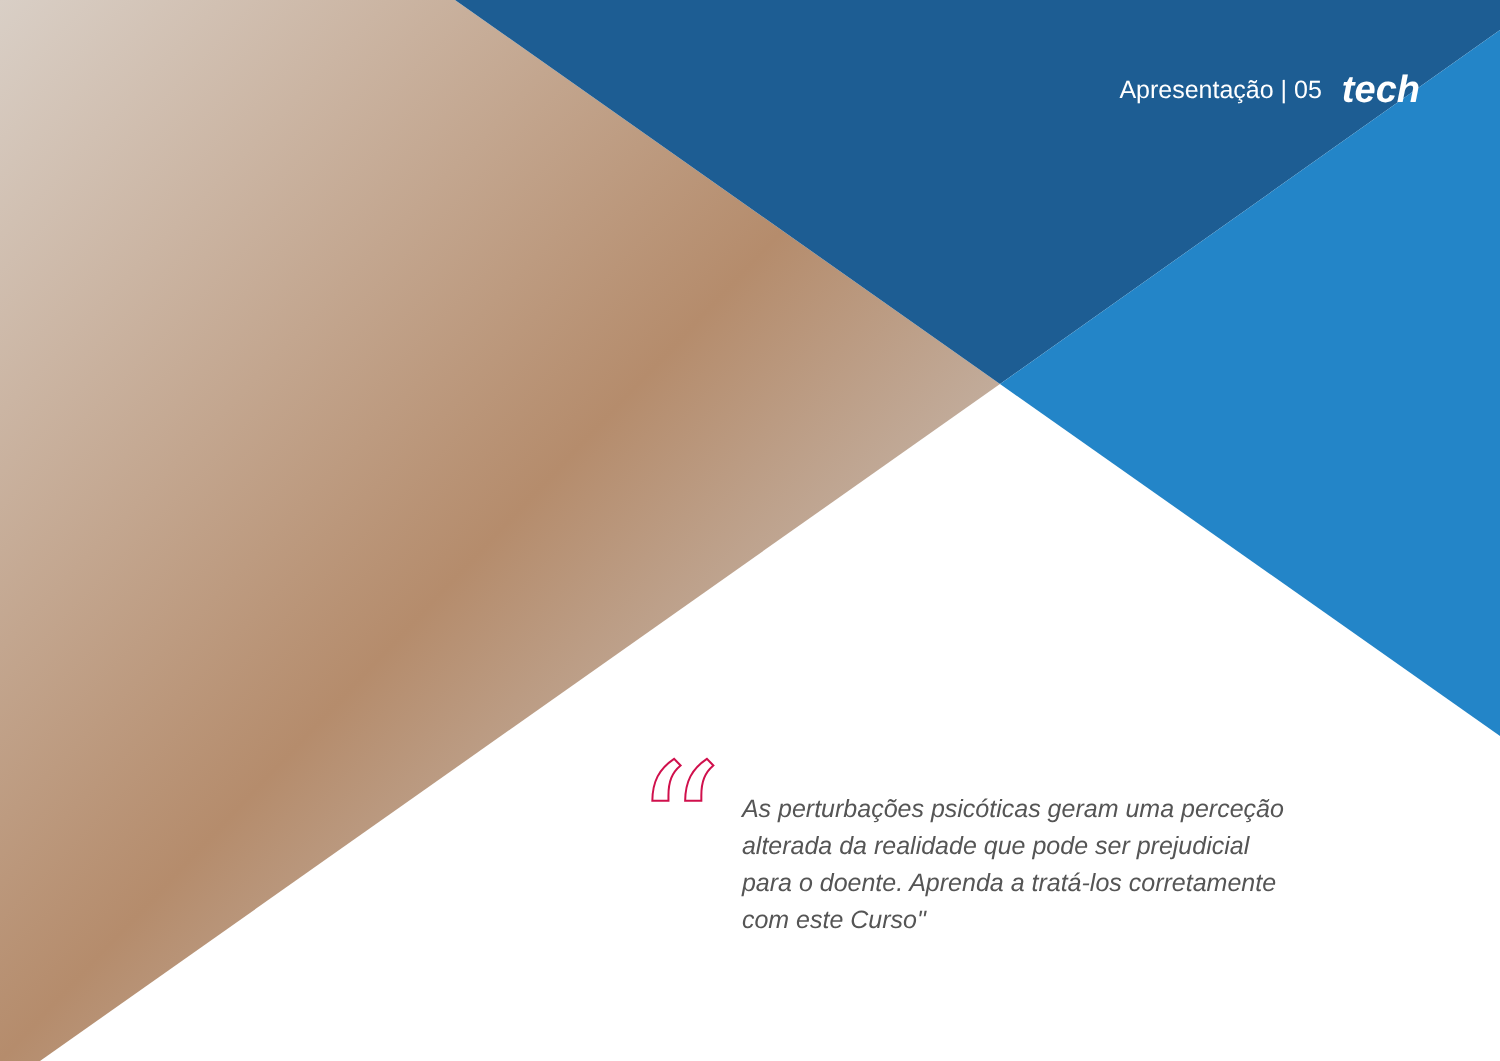Apresentação | 05 tech
“
As perturbações psicóticas geram uma perceção alterada da realidade que pode ser prejudicial para o doente. Aprenda a tratá-los corretamente com este Curso"